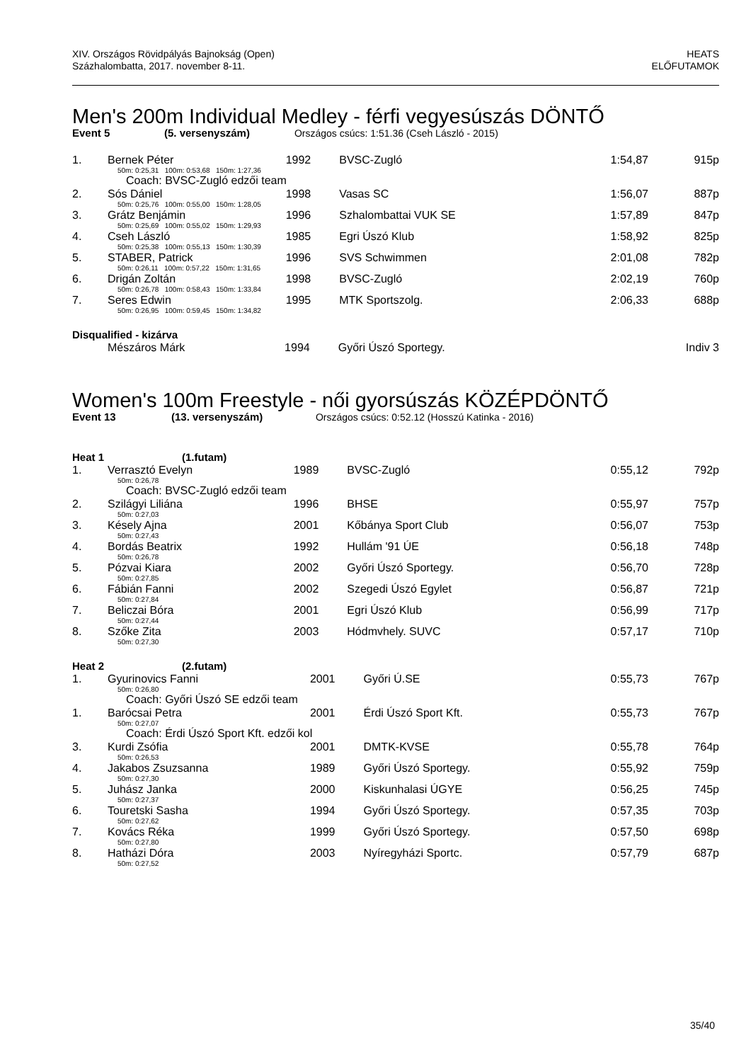XIV. Országos Rövidpályás Bajnokság (Open)
Százhalombatta, 2017. november 8-11.
HEATS
ELŐFUTAMOK
Men's 200m Individual Medley - férfi vegyesúszás DÖNTŐ
Event 5 (5. versenyszám) Országos csúcs: 1:51.36 (Cseh László - 2015)
| 1. | Bernek Péter | 1992 | BVSC-Zugló | 1:54,87 | 915p |
| 50m: 0:25,31 100m: 0:53,68 150m: 1:27,36 | | | | | |
| Coach: BVSC-Zugló edzői team | | | | | |
| 2. | Sós Dániel | 1998 | Vasas SC | 1:56,07 | 887p |
| 50m: 0:25,76 100m: 0:55,00 150m: 1:28,05 | | | | | |
| 3. | Grátz Benjámin | 1996 | Szhalombattai VUK SE | 1:57,89 | 847p |
| 50m: 0:25,69 100m: 0:55,02 150m: 1:29,93 | | | | | |
| 4. | Cseh László | 1985 | Egri Úszó Klub | 1:58,92 | 825p |
| 50m: 0:25,38 100m: 0:55,13 150m: 1:30,39 | | | | | |
| 5. | STABER, Patrick | 1996 | SVS Schwimmen | 2:01,08 | 782p |
| 50m: 0:26,11 100m: 0:57,22 150m: 1:31,65 | | | | | |
| 6. | Drigán Zoltán | 1998 | BVSC-Zugló | 2:02,19 | 760p |
| 50m: 0:26,78 100m: 0:58,43 150m: 1:33,84 | | | | | |
| 7. | Seres Edwin | 1995 | MTK Sportszolg. | 2:06,33 | 688p |
| 50m: 0:26,95 100m: 0:59,45 150m: 1:34,82 | | | | | |
Disqualified - kizárva
| | Mészáros Márk | 1994 | Győri Úszó Sportegy. | | Indiv 3 |
Women's 100m Freestyle - női gyorsúszás KÖZÉPDÖNTŐ
Event 13 (13. versenyszám) Országos csúcs: 0:52.12 (Hosszú Katinka - 2016)
Heat 1 (1.futam)
| 1. | Verrasztó Evelyn | 1989 | BVSC-Zugló | 0:55,12 | 792p |
| 50m: 0:26,78 | | | | | |
| Coach: BVSC-Zugló edzői team | | | | | |
| 2. | Szilágyi Liliána | 1996 | BHSE | 0:55,97 | 757p |
| 50m: 0:27,03 | | | | | |
| 3. | Késely Ajna | 2001 | Kőbánya Sport Club | 0:56,07 | 753p |
| 50m: 0:27,43 | | | | | |
| 4. | Bordás Beatrix | 1992 | Hullám '91 ÚE | 0:56,18 | 748p |
| 50m: 0:26,78 | | | | | |
| 5. | Pózvai Kiara | 2002 | Győri Úszó Sportegy. | 0:56,70 | 728p |
| 50m: 0:27,85 | | | | | |
| 6. | Fábián Fanni | 2002 | Szegedi Úszó Egylet | 0:56,87 | 721p |
| 50m: 0:27,84 | | | | | |
| 7. | Beliczai Bóra | 2001 | Egri Úszó Klub | 0:56,99 | 717p |
| 50m: 0:27,44 | | | | | |
| 8. | Szőke Zita | 2003 | Hódmvhely. SUVC | 0:57,17 | 710p |
| 50m: 0:27,30 | | | | | |
Heat 2 (2.futam)
| 1. | Gyurinovics Fanni | 2001 | Győri Ú.SE | 0:55,73 | 767p |
| 50m: 0:26,80 | | | | | |
| Coach: Győri Úszó SE edzői team | | | | | |
| 1. | Barócsai Petra | 2001 | Érdi Úszó Sport Kft. | 0:55,73 | 767p |
| 50m: 0:27,07 | | | | | |
| Coach: Érdi Úszó Sport Kft. edzői kol | | | | | |
| 3. | Kurdi Zsófia | 2001 | DMTK-KVSE | 0:55,78 | 764p |
| 50m: 0:26,53 | | | | | |
| 4. | Jakabos Zsuzsanna | 1989 | Győri Úszó Sportegy. | 0:55,92 | 759p |
| 50m: 0:27,30 | | | | | |
| 5. | Juhász Janka | 2000 | Kiskunhalasi ÚGYE | 0:56,25 | 745p |
| 50m: 0:27,37 | | | | | |
| 6. | Touretski Sasha | 1994 | Győri Úszó Sportegy. | 0:57,35 | 703p |
| 50m: 0:27,62 | | | | | |
| 7. | Kovács Réka | 1999 | Győri Úszó Sportegy. | 0:57,50 | 698p |
| 50m: 0:27,80 | | | | | |
| 8. | Hatházi Dóra | 2003 | Nyíregyházi Sportc. | 0:57,79 | 687p |
| 50m: 0:27,52 | | | | | |
35/40